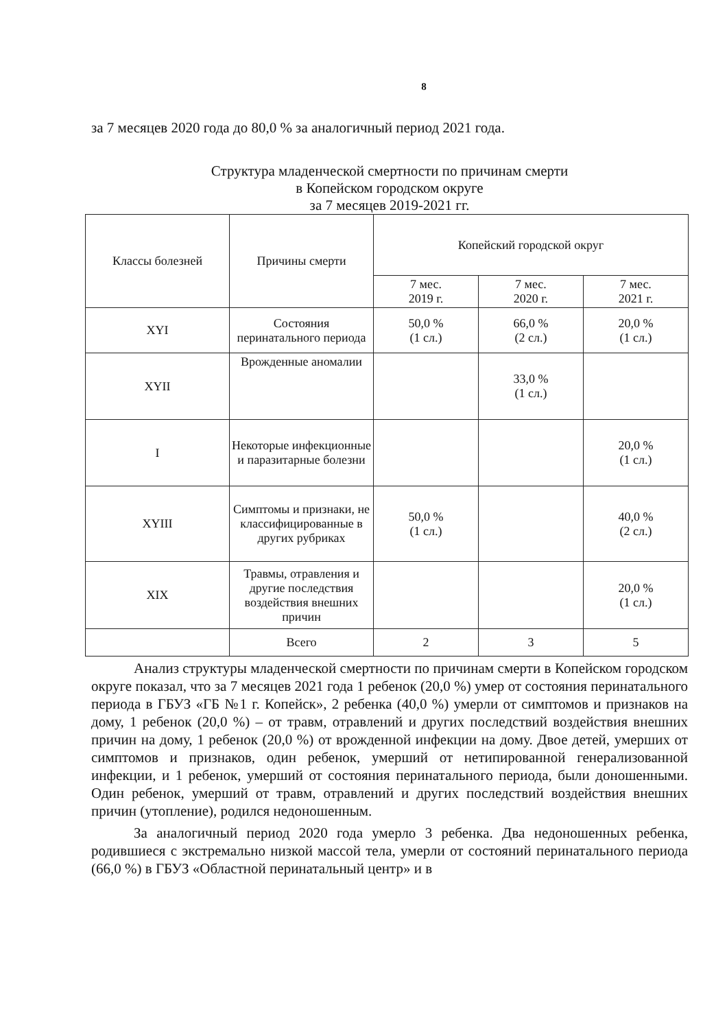8
за 7 месяцев 2020 года до 80,0 % за аналогичный период 2021 года.
Структура младенческой смертности по причинам смерти
в Копейском городском округе
за 7 месяцев 2019-2021 гг.
| Классы болезней | Причины смерти | Копейский городской округ | | |
| --- | --- | --- | --- | --- |
| | | 7 мес. 2019 г. | 7 мес. 2020 г. | 7 мес. 2021 г. |
| XYI | Состояния перинатального периода | 50,0 % (1 сл.) | 66,0 % (2 сл.) | 20,0 % (1 сл.) |
| XYII | Врожденные аномалии | | 33,0 % (1 сл.) | |
| I | Некоторые инфекционные и паразитарные болезни | | | 20,0 % (1 сл.) |
| XYIII | Симптомы и признаки, не классифицированные в других рубриках | 50,0 % (1 сл.) | | 40,0 % (2 сл.) |
| XIX | Травмы, отравления и другие последствия воздействия внешних причин | | | 20,0 % (1 сл.) |
| | Всего | 2 | 3 | 5 |
Анализ структуры младенческой смертности по причинам смерти в Копейском городском округе показал, что за 7 месяцев 2021 года 1 ребенок (20,0 %) умер от состояния перинатального периода в ГБУЗ «ГБ №1 г. Копейск», 2 ребенка (40,0 %) умерли от симптомов и признаков на дому, 1 ребенок (20,0 %) – от травм, отравлений и других последствий воздействия внешних причин на дому, 1 ребенок (20,0 %) от врожденной инфекции на дому. Двое детей, умерших от симптомов и признаков, один ребенок, умерший от нетипированной генерализованной инфекции, и 1 ребенок, умерший от состояния перинатального периода, были доношенными. Один ребенок, умерший от травм, отравлений и других последствий воздействия внешних причин (утопление), родился недоношенным.
За аналогичный период 2020 года умерло 3 ребенка. Два недоношенных ребенка, родившиеся с экстремально низкой массой тела, умерли от состояний перинатального периода (66,0 %) в ГБУЗ «Областной перинатальный центр» и в